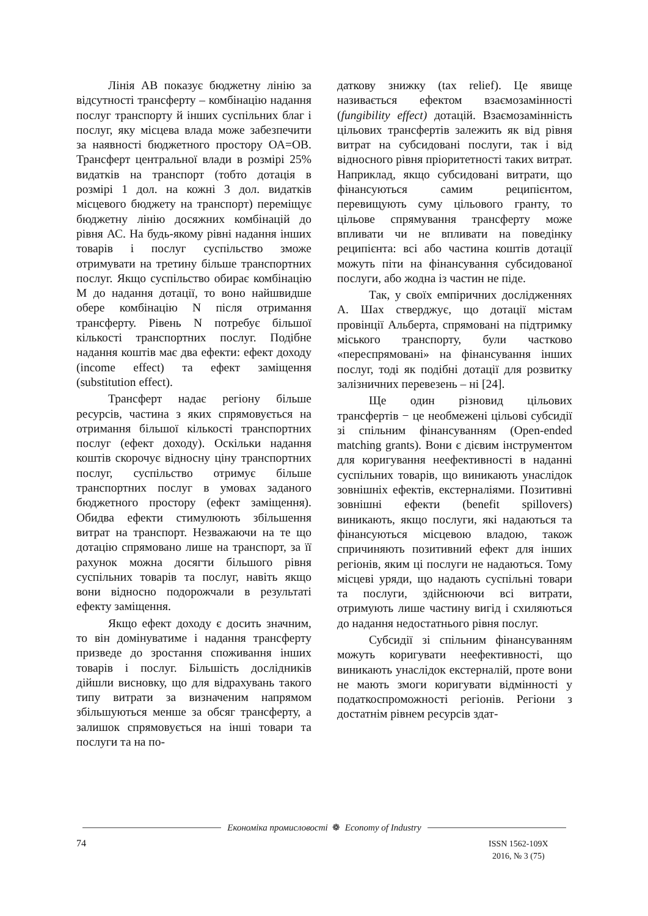Лінія АВ показує бюджетну лінію за відсутності трансферту – комбінацію надання послуг транспорту й інших суспільних благ і послуг, яку місцева влада може забезпечити за наявності бюджетного простору ОА=ОВ. Трансферт центральної влади в розмірі 25% видатків на транспорт (тобто дотація в розмірі 1 дол. на кожні 3 дол. видатків місцевого бюджету на транспорт) переміщує бюджетну лінію досяжних комбінацій до рівня АС. На будь-якому рівні надання інших товарів і послуг суспільство зможе отримувати на третину більше транспортних послуг. Якщо суспільство обирає комбінацію М до надання дотації, то воно найшвидше обере комбінацію N після отримання трансферту. Рівень N потребує більшої кількості транспортних послуг. Подібне надання коштів має два ефекти: ефект доходу (income effect) та ефект заміщення (substitution effect).
Трансферт надає регіону більше ресурсів, частина з яких спрямовується на отримання більшої кількості транспортних послуг (ефект доходу). Оскільки надання коштів скорочує відносну ціну транспортних послуг, суспільство отримує більше транспортних послуг в умовах заданого бюджетного простору (ефект заміщення). Обидва ефекти стимулюють збільшення витрат на транспорт. Незважаючи на те що дотацію спрямовано лише на транспорт, за її рахунок можна досягти більшого рівня суспільних товарів та послуг, навіть якщо вони відносно подорожчали в результаті ефекту заміщення.
Якщо ефект доходу є досить значним, то він домінуватиме і надання трансферту призведе до зростання споживання інших товарів і послуг. Більшість дослідників дійшли висновку, що для відрахувань такого типу витрати за визначеним напрямом збільшуються менше за обсяг трансферту, а залишок спрямовується на інші товари та послуги та на по-
даткову знижку (tax relief). Це явище називається ефектом взаємозамінності (fungibility effect) дотацій. Взаємозамінність цільових трансфертів залежить як від рівня витрат на субсидовані послуги, так і від відносного рівня пріоритетності таких витрат. Наприклад, якщо субсидовані витрати, що фінансуються самим реципієнтом, перевищують суму цільового гранту, то цільове спрямування трансферту може впливати чи не впливати на поведінку реципієнта: всі або частина коштів дотації можуть піти на фінансування субсидованої послуги, або жодна із частин не піде.
Так, у своїх емпіричних дослідженнях А. Шах стверджує, що дотації містам провінції Альберта, спрямовані на підтримку міського транспорту, були частково «переспрямовані» на фінансування інших послуг, тоді як подібні дотації для розвитку залізничних перевезень – ні [24].
Ще один різновид цільових трансфертів − це необмежені цільові субсидії зі спільним фінансуванням (Open-ended matching grants). Вони є дієвим інструментом для коригування неефективності в наданні суспільних товарів, що виникають унаслідок зовнішніх ефектів, екстерналіями. Позитивні зовнішні ефекти (benefit spillovers) виникають, якщо послуги, які надаються та фінансуються місцевою владою, також спричиняють позитивний ефект для інших регіонів, яким ці послуги не надаються. Тому місцеві уряди, що надають суспільні товари та послуги, здійснюючи всі витрати, отримують лише частину вигід і схиляються до надання недостатнього рівня послуг.
Субсидії зі спільним фінансуванням можуть коригувати неефективності, що виникають унаслідок екстерналій, проте вони не мають змоги коригувати відмінності у податкоспроможності регіонів. Регіони з достатнім рівнем ресурсів здат-
Економіка промисловості ❁ Economy of Industry
74
ISSN 1562-109X
2016, № 3 (75)